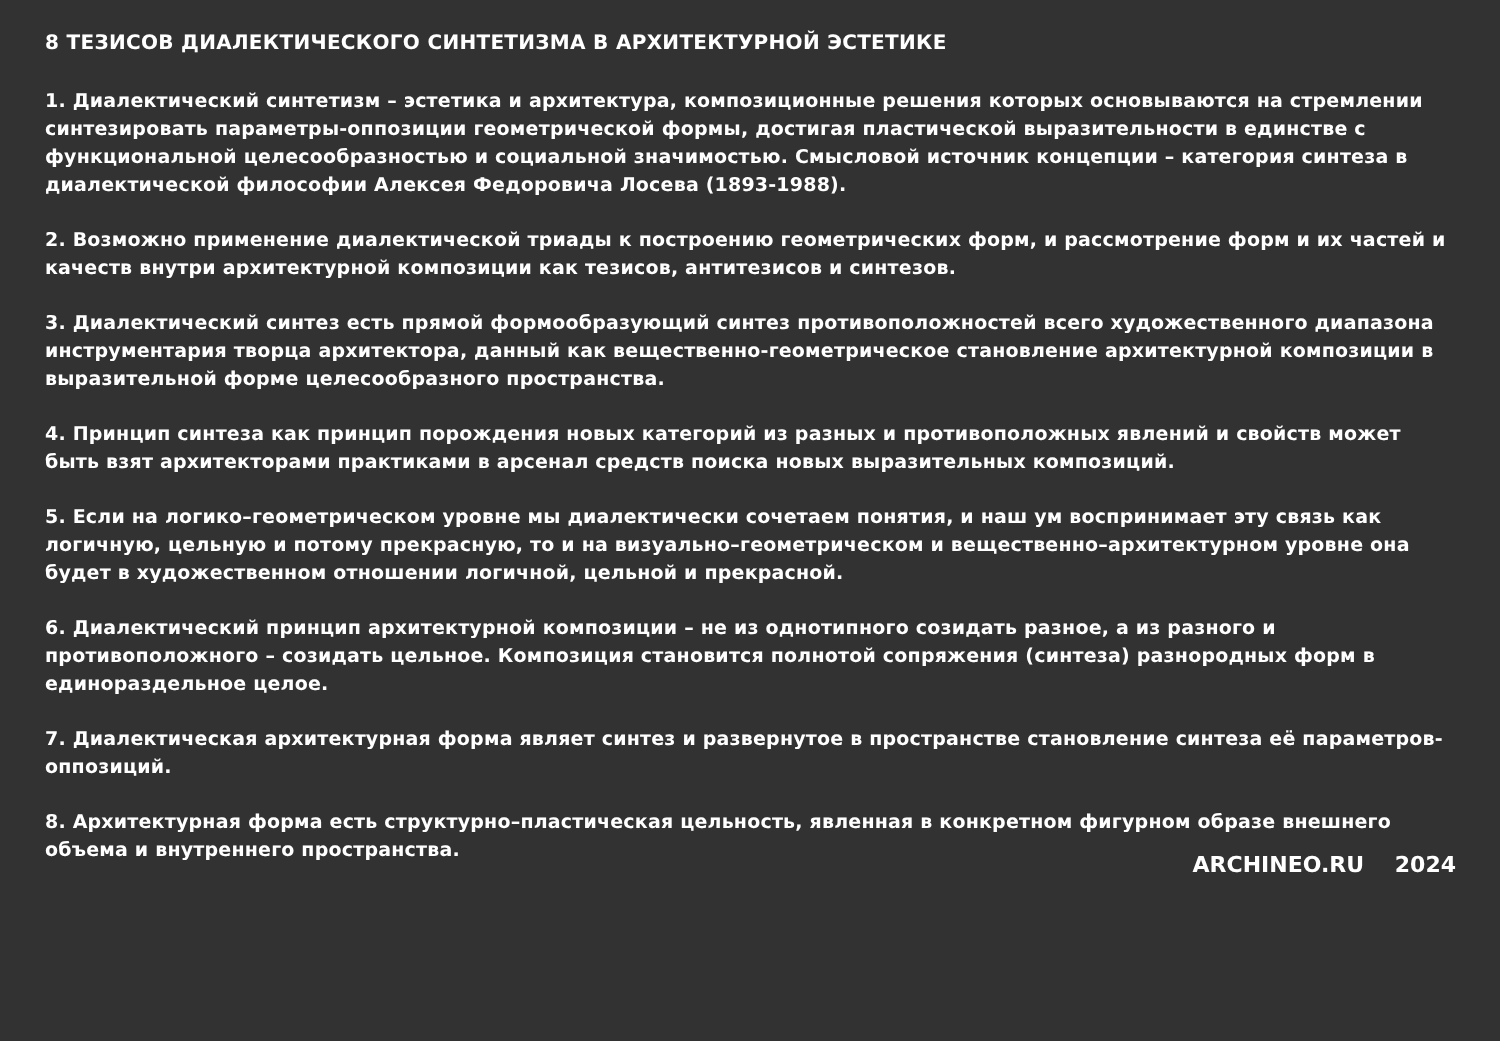8 ТЕЗИСОВ ДИАЛЕКТИЧЕСКОГО СИНТЕТИЗМА В АРХИТЕКТУРНОЙ ЭСТЕТИКЕ
1. Диалектический синтетизм – эстетика и архитектура, композиционные решения которых основываются на стремлении синтезировать параметры-оппозиции геометрической формы, достигая пластической выразительности в единстве с функциональной целесообразностью и социальной значимостью. Смысловой источник концепции – категория синтеза в диалектической философии Алексея Федоровича Лосева (1893-1988).
2. Возможно применение диалектической триады к построению геометрических форм, и рассмотрение форм и их частей и качеств внутри архитектурной композиции как тезисов, антитезисов и синтезов.
3. Диалектический синтез есть прямой формообразующий синтез противоположностей всего художественного диапазона инструментария творца архитектора, данный как вещественно-геометрическое становление архитектурной композиции в выразительной форме целесообразного пространства.
4. Принцип синтеза как принцип порождения новых категорий из разных и противоположных явлений и свойств может быть взят архитекторами практиками в арсенал средств поиска новых выразительных композиций.
5. Если на логико–геометрическом уровне мы диалектически сочетаем понятия, и наш ум воспринимает эту связь как логичную, цельную и потому прекрасную, то и на визуально–геометрическом и вещественно–архитектурном уровне она будет в художественном отношении логичной, цельной и прекрасной.
6. Диалектический принцип архитектурной композиции – не из однотипного созидать разное, а из разного и противоположного – созидать цельное. Композиция становится полнотой сопряжения (синтеза) разнородных форм в единораздельное целое.
7. Диалектическая архитектурная форма являет синтез и развернутое в пространстве становление синтеза её параметров-оппозиций.
8. Архитектурная форма есть структурно–пластическая цельность, явленная в конкретном фигурном образе внешнего объема и внутреннего пространства.
ARCHINEO.RU 2024